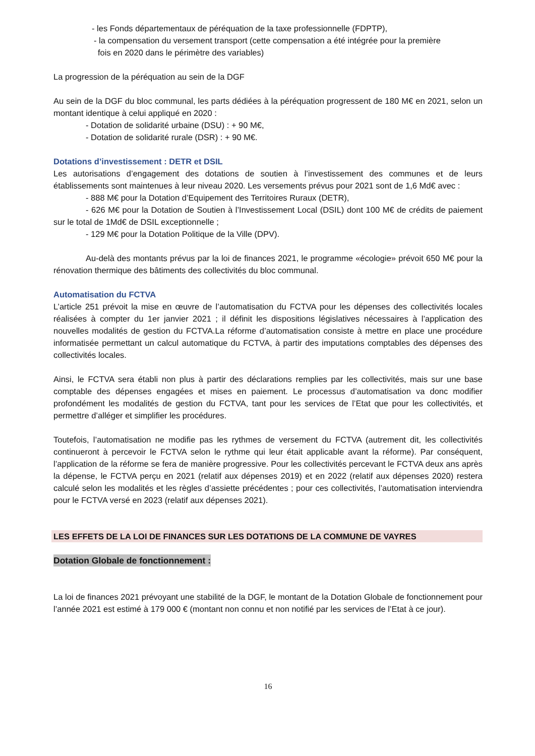- les Fonds départementaux de péréquation de la taxe professionnelle (FDPTP),
- la compensation du versement transport (cette compensation a été intégrée pour la première
fois en 2020 dans le périmètre des variables)
La progression de la péréquation au sein de la DGF
Au sein de la DGF du bloc communal, les parts dédiées à la péréquation progressent de 180 M€ en 2021, selon un montant identique à celui appliqué en 2020 :
- Dotation de solidarité urbaine (DSU) : + 90 M€,
- Dotation de solidarité rurale (DSR) : + 90 M€.
Dotations d’investissement : DETR et DSIL
Les autorisations d’engagement des dotations de soutien à l’investissement des communes et de leurs établissements sont maintenues à leur niveau 2020. Les versements prévus pour 2021 sont de 1,6 Md€ avec :
- 888 M€ pour la Dotation d’Equipement des Territoires Ruraux (DETR),
- 626 M€ pour la Dotation de Soutien à l’Investissement Local (DSIL) dont 100 M€ de crédits de paiement sur le total de 1Md€ de DSIL exceptionnelle ;
- 129 M€ pour la Dotation Politique de la Ville (DPV).
Au-delà des montants prévus par la loi de finances 2021, le programme «écologie» prévoit 650 M€ pour la rénovation thermique des bâtiments des collectivités du bloc communal.
Automatisation du FCTVA
L’article 251 prévoit la mise en œuvre de l’automatisation du FCTVA pour les dépenses des collectivités locales réalisées à compter du 1er janvier 2021 ; il définit les dispositions législatives nécessaires à l’application des nouvelles modalités de gestion du FCTVA.La réforme d’automatisation consiste à mettre en place une procédure informatisée permettant un calcul automatique du FCTVA, à partir des imputations comptables des dépenses des collectivités locales.
Ainsi, le FCTVA sera établi non plus à partir des déclarations remplies par les collectivités, mais sur une base comptable des dépenses engagées et mises en paiement. Le processus d’automatisation va donc modifier profondément les modalités de gestion du FCTVA, tant pour les services de l’Etat que pour les collectivités, et permettre d’alléger et simplifier les procédures.
Toutefois, l’automatisation ne modifie pas les rythmes de versement du FCTVA (autrement dit, les collectivités continueront à percevoir le FCTVA selon le rythme qui leur était applicable avant la réforme). Par conséquent, l’application de la réforme se fera de manière progressive. Pour les collectivités percevant le FCTVA deux ans après la dépense, le FCTVA perçu en 2021 (relatif aux dépenses 2019) et en 2022 (relatif aux dépenses 2020) restera calculé selon les modalités et les règles d’assiette précédentes ; pour ces collectivités, l’automatisation interviendra pour le FCTVA versé en 2023 (relatif aux dépenses 2021).
LES EFFETS DE LA LOI DE FINANCES SUR LES DOTATIONS DE LA COMMUNE DE VAYRES
Dotation Globale de fonctionnement :
La loi de finances 2021 prévoyant une stabilité de la DGF, le montant de la Dotation Globale de fonctionnement pour l’année 2021 est estimé à 179 000 € (montant non connu et non notifié par les services de l’Etat à ce jour).
16